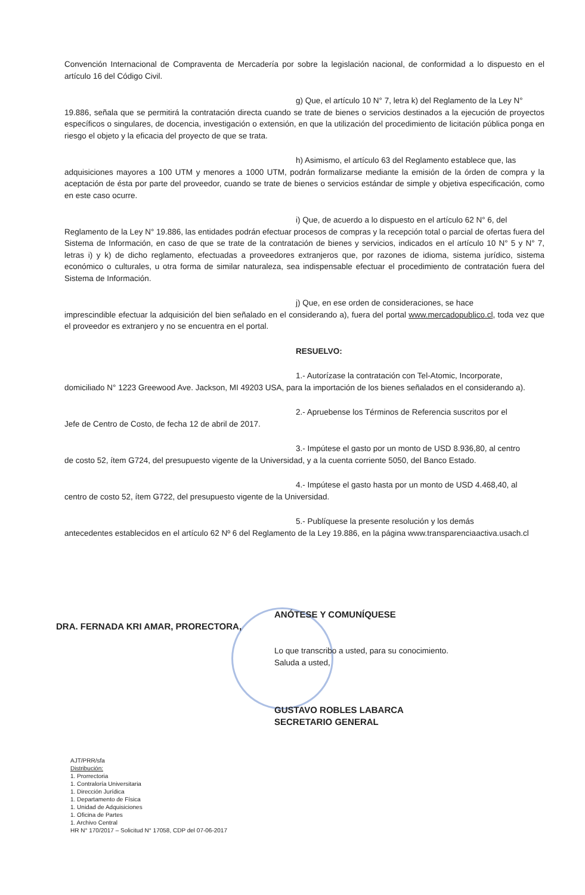Convención Internacional de Compraventa de Mercadería por sobre la legislación nacional, de conformidad a lo dispuesto en el artículo 16 del Código Civil.
g) Que, el artículo 10 N° 7, letra k) del Reglamento de la Ley N°
19.886, señala que se permitirá la contratación directa cuando se trate de bienes o servicios destinados a la ejecución de proyectos específicos o singulares, de docencia, investigación o extensión, en que la utilización del procedimiento de licitación pública ponga en riesgo el objeto y la eficacia del proyecto de que se trata.
h) Asimismo, el artículo 63 del Reglamento establece que, las
adquisiciones mayores a 100 UTM y menores a 1000 UTM, podrán formalizarse mediante la emisión de la órden de compra y la aceptación de ésta por parte del proveedor, cuando se trate de bienes o servicios estándar de simple y objetiva especificación, como en este caso ocurre.
i) Que, de acuerdo a lo dispuesto en el artículo 62 N° 6, del
Reglamento de la Ley N° 19.886, las entidades podrán efectuar procesos de compras y la recepción total o parcial de ofertas fuera del Sistema de Información, en caso de que se trate de la contratación de bienes y servicios, indicados en el artículo 10 N° 5 y N° 7, letras i) y k) de dicho reglamento, efectuadas a proveedores extranjeros que, por razones de idioma, sistema jurídico, sistema económico o culturales, u otra forma de similar naturaleza, sea indispensable efectuar el procedimiento de contratación fuera del Sistema de Información.
j) Que, en ese orden de consideraciones, se hace
imprescindible efectuar la adquisición del bien señalado en el considerando a), fuera del portal www.mercadopublico.cl, toda vez que el proveedor es extranjero y no se encuentra en el portal.
RESUELVO:
1.- Autorízase la contratación con Tel-Atomic, Incorporate,
domiciliado N° 1223 Greewood Ave. Jackson, MI 49203 USA, para la importación de los bienes señalados en el considerando a).
2.- Apruebense los Términos de Referencia suscritos por el
Jefe de Centro de Costo, de fecha 12 de abril de 2017.
3.- Impútese el gasto por un monto de USD 8.936,80, al centro
de costo 52, ítem G724, del presupuesto vigente de la Universidad, y a la cuenta corriente 5050, del Banco Estado.
4.- Impútese el gasto hasta por un monto de USD 4.468,40, al
centro de costo 52, ítem G722, del presupuesto vigente de la Universidad.
5.- Publíquese la presente resolución y los demás
antecedentes establecidos en el artículo 62 Nº 6 del Reglamento de la Ley 19.886, en la página www.transparenciaactiva.usach.cl
ANÓTESE Y COMUNÍQUESE
DRA. FERNADA KRI AMAR, PRORECTORA,
Lo que transcribo a usted, para su conocimiento.
Saluda a usted,
GUSTAVO ROBLES LABARCA
SECRETARIO GENERAL
AJT/PRR/sfa
Distribución:
1. Prorrectoria
1. Contraloría Universitaria
1. Dirección Jurídica
1. Departamento de Física
1. Unidad de Adquisiciones
1. Oficina de Partes
1. Archivo Central
HR N° 170/2017 – Solicitud N° 17058, CDP del 07-06-2017